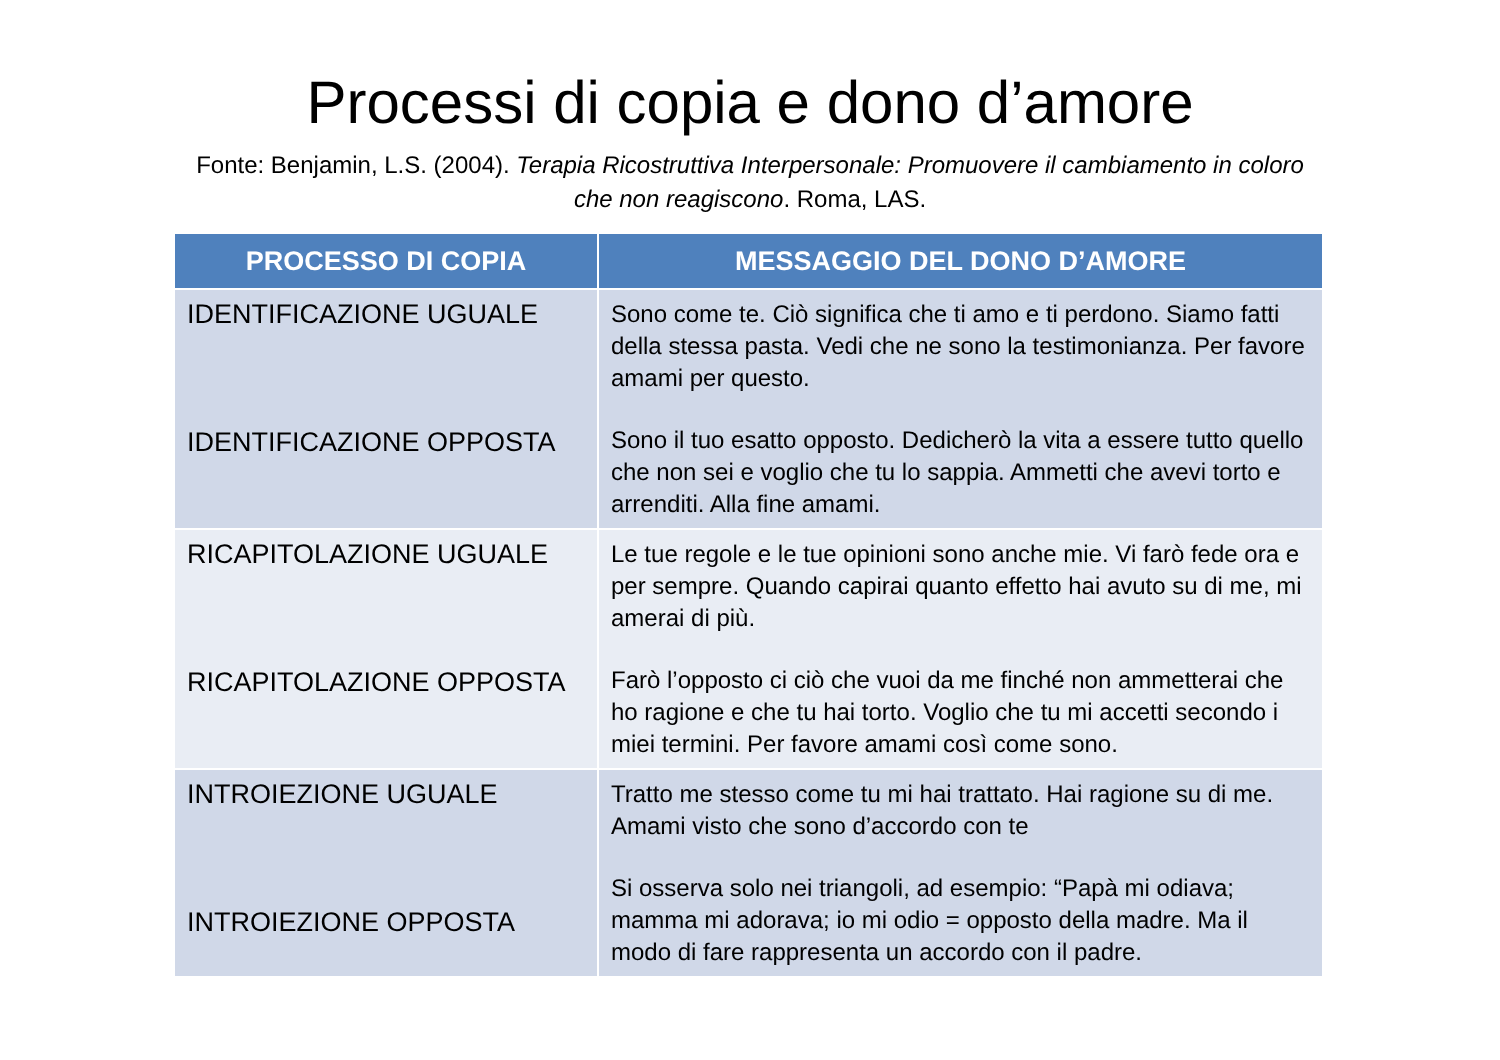Processi di copia e dono d’amore
Fonte: Benjamin, L.S. (2004). Terapia Ricostruttiva Interpersonale: Promuovere il cambiamento in coloro che non reagiscono. Roma, LAS.
| PROCESSO DI COPIA | MESSAGGIO DEL DONO D’AMORE |
| --- | --- |
| IDENTIFICAZIONE UGUALE IDENTIFICAZIONE OPPOSTA | Sono come te. Ciò significa che ti amo e ti perdono. Siamo fatti della stessa pasta. Vedi che ne sono la testimonianza. Per favore amami per questo. Sono il tuo esatto opposto. Dedicherò la vita a essere tutto quello che non sei e voglio che tu lo sappia. Ammetti che avevi torto e arrenditi. Alla fine amami. |
| RICAPITOLAZIONE UGUALE RICAPITOLAZIONE OPPOSTA | Le tue regole e le tue opinioni sono anche mie. Vi farò fede ora e per sempre. Quando capirai quanto effetto hai avuto su di me, mi amerai di più. Farò l’opposto ci ciò che vuoi da me finché non ammetterai che ho ragione e che tu hai torto. Voglio che tu mi accetti secondo i miei termini. Per favore amami così come sono. |
| INTROIEZIONE UGUALE INTROIEZIONE OPPOSTA | Tratto me stesso come tu mi hai trattato. Hai ragione su di me. Amami visto che sono d’accordo con te Si osserva solo nei triangoli, ad esempio: “Papà mi odiava; mamma mi adorava; io mi odio = opposto della madre. Ma il modo di fare rappresenta un accordo con il padre. |